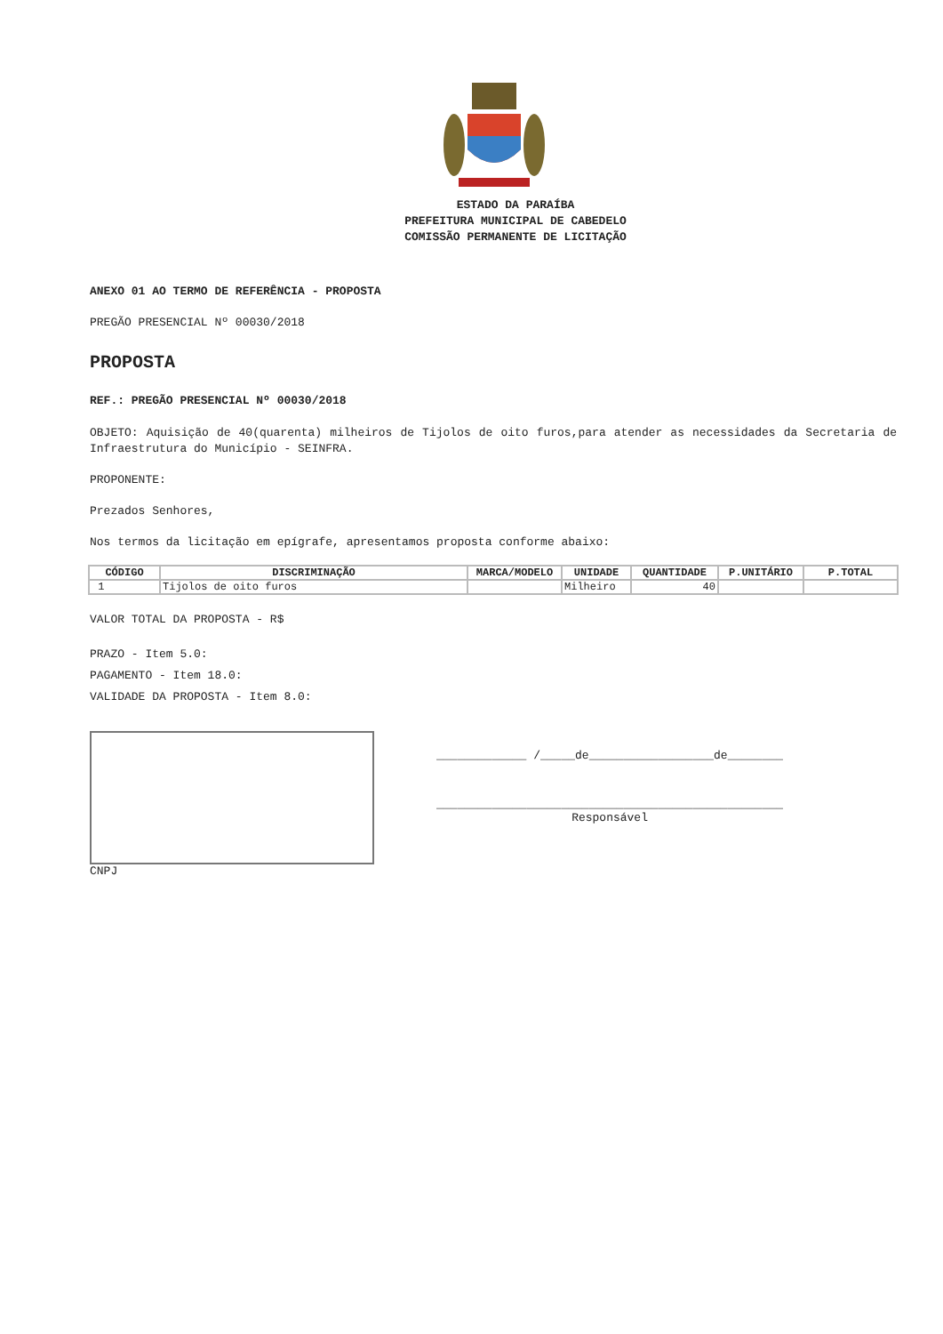ESTADO DA PARAÍBA
PREFEITURA MUNICIPAL DE CABEDELO
COMISSÃO PERMANENTE DE LICITAÇÃO
ANEXO 01 AO TERMO DE REFERÊNCIA - PROPOSTA
PREGÃO PRESENCIAL Nº 00030/2018
PROPOSTA
REF.: PREGÃO PRESENCIAL Nº 00030/2018
OBJETO: Aquisição de 40(quarenta) milheiros de Tijolos de oito furos,para atender as necessidades da Secretaria de Infraestrutura do Município - SEINFRA.
PROPONENTE:
Prezados Senhores,
Nos termos da licitação em epígrafe, apresentamos proposta conforme abaixo:
| CÓDIGO | DISCRIMINAÇÃO | MARCA/MODELO | UNIDADE | QUANTIDADE | P.UNITÁRIO | P.TOTAL |
| --- | --- | --- | --- | --- | --- | --- |
| 1 | Tijolos de oito furos | | Milheiro | 40 | | |
VALOR TOTAL DA PROPOSTA - R$
PRAZO - Item 5.0:
PAGAMENTO - Item 18.0:
VALIDADE DA PROPOSTA - Item 8.0:
CNPJ
_____________ /_____de__________________de________
__________________________________________________
Responsável